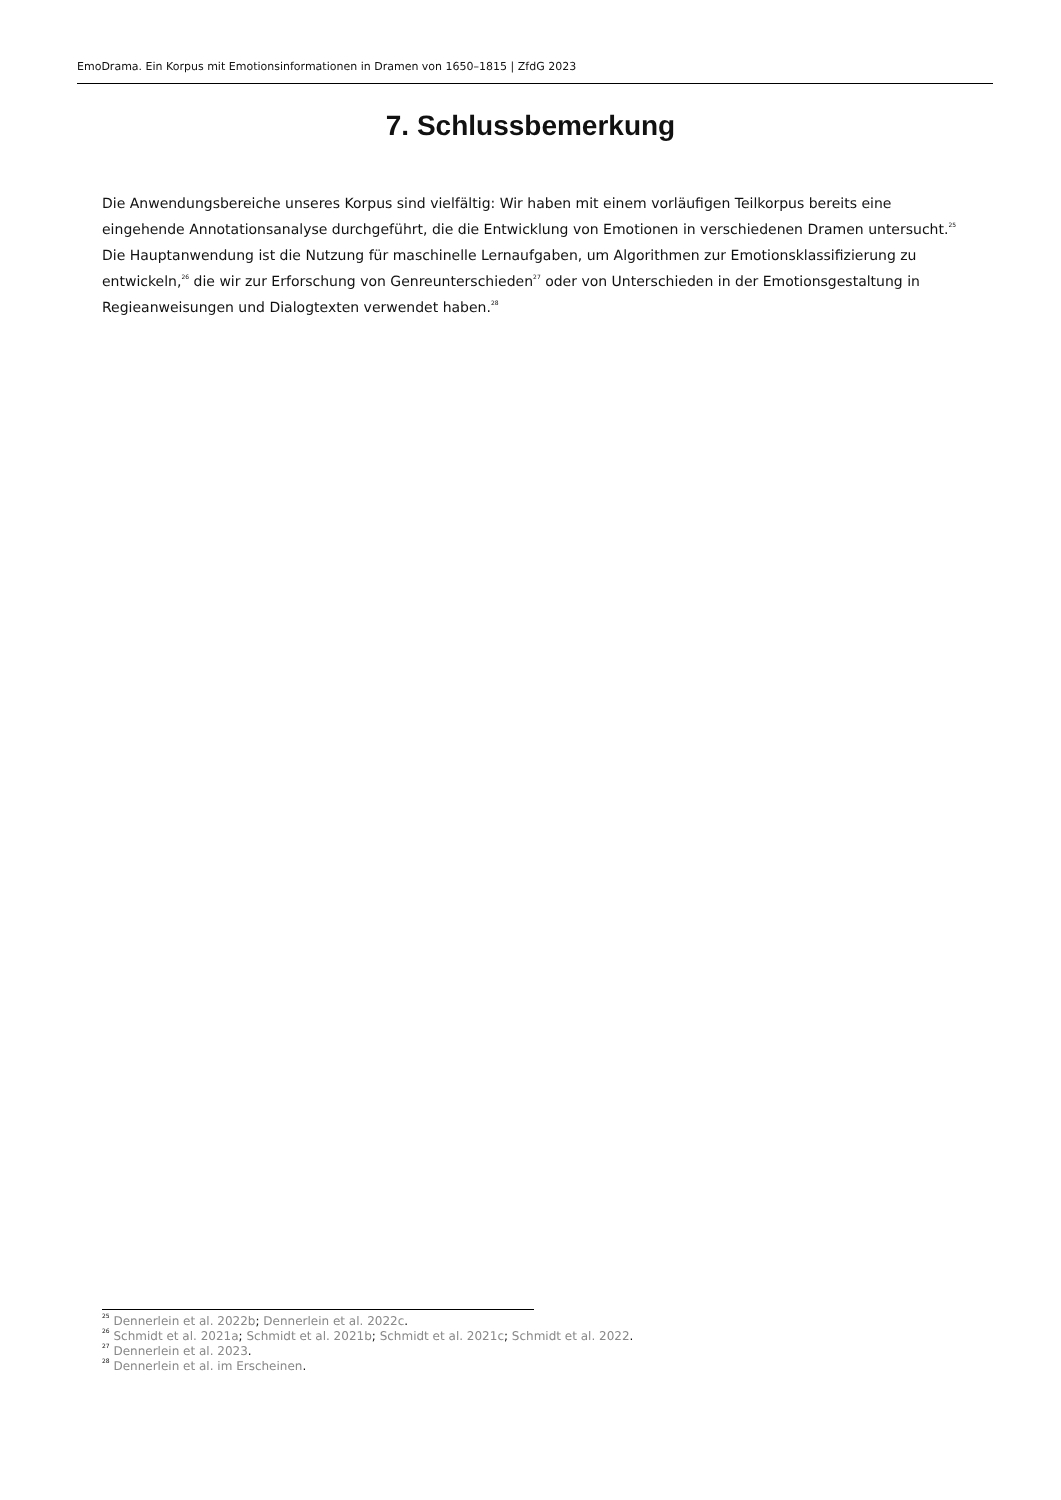EmoDrama. Ein Korpus mit Emotionsinformationen in Dramen von 1650–1815 | ZfdG 2023
7. Schlussbemerkung
Die Anwendungsbereiche unseres Korpus sind vielfältig: Wir haben mit einem vorläufigen Teilkorpus bereits eine eingehende Annotationsanalyse durchgeführt, die die Entwicklung von Emotionen in verschiedenen Dramen untersucht.<sup>25</sup> Die Hauptanwendung ist die Nutzung für maschinelle Lernaufgaben, um Algorithmen zur Emotionsklassifizierung zu entwickeln,<sup>26</sup> die wir zur Erforschung von Genreunterschieden<sup>27</sup> oder von Unterschieden in der Emotionsgestaltung in Regieanweisungen und Dialogtexten verwendet haben.<sup>28</sup>
<sup>25</sup> Dennerlein et al. 2022b; Dennerlein et al. 2022c.
<sup>26</sup> Schmidt et al. 2021a; Schmidt et al. 2021b; Schmidt et al. 2021c; Schmidt et al. 2022.
<sup>27</sup> Dennerlein et al. 2023.
<sup>28</sup> Dennerlein et al. im Erscheinen.